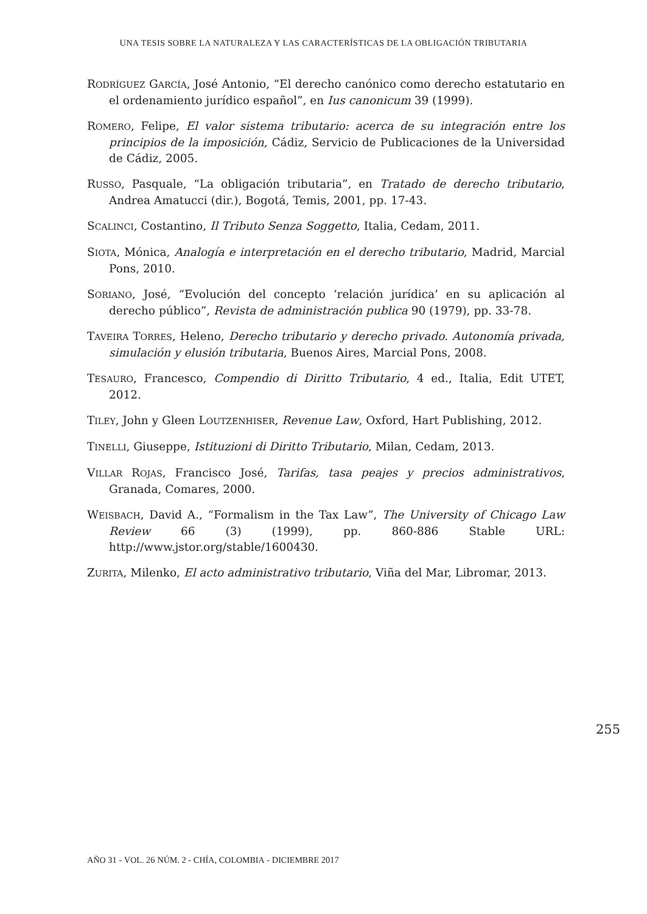UNA TESIS SOBRE LA NATURALEZA Y LAS CARACTERÍSTICAS DE LA OBLIGACIÓN TRIBUTARIA
RODRÍGUEZ GARCÍA, José Antonio, “El derecho canónico como derecho estatutario en el ordenamiento jurídico español”, en Ius canonicum 39 (1999).
ROMERO, Felipe, El valor sistema tributario: acerca de su integración entre los principios de la imposición, Cádiz, Servicio de Publicaciones de la Universidad de Cádiz, 2005.
RUSSO, Pasquale, “La obligación tributaria”, en Tratado de derecho tributario, Andrea Amatucci (dir.), Bogotá, Temis, 2001, pp. 17-43.
SCALINCI, Costantino, Il Tributo Senza Soggetto, Italia, Cedam, 2011.
SIOTA, Mónica, Analogía e interpretación en el derecho tributario, Madrid, Marcial Pons, 2010.
SORIANO, José, “Evolución del concepto ‘relación jurídica’ en su aplicación al derecho público”, Revista de administración publica 90 (1979), pp. 33-78.
TAVEIRA TORRES, Heleno, Derecho tributario y derecho privado. Autonomía privada, simulación y elusión tributaria, Buenos Aires, Marcial Pons, 2008.
TESAURO, Francesco, Compendio di Diritto Tributario, 4 ed., Italia, Edit UTET, 2012.
TILEY, John y Gleen LOUTZENHISER, Revenue Law, Oxford, Hart Publishing, 2012.
TINELLI, Giuseppe, Istituzioni di Diritto Tributario, Milan, Cedam, 2013.
VILLAR ROJAS, Francisco José, Tarifas, tasa peajes y precios administrativos, Granada, Comares, 2000.
WEISBACH, David A., “Formalism in the Tax Law”, The University of Chicago Law Review 66 (3) (1999), pp. 860-886 Stable URL: http://www.jstor.org/stable/1600430.
ZURITA, Milenko, El acto administrativo tributario, Viña del Mar, Libromar, 2013.
255
AÑO 31 - VOL. 26 NÚM. 2 - CHÍA, COLOMBIA - DICIEMBRE 2017